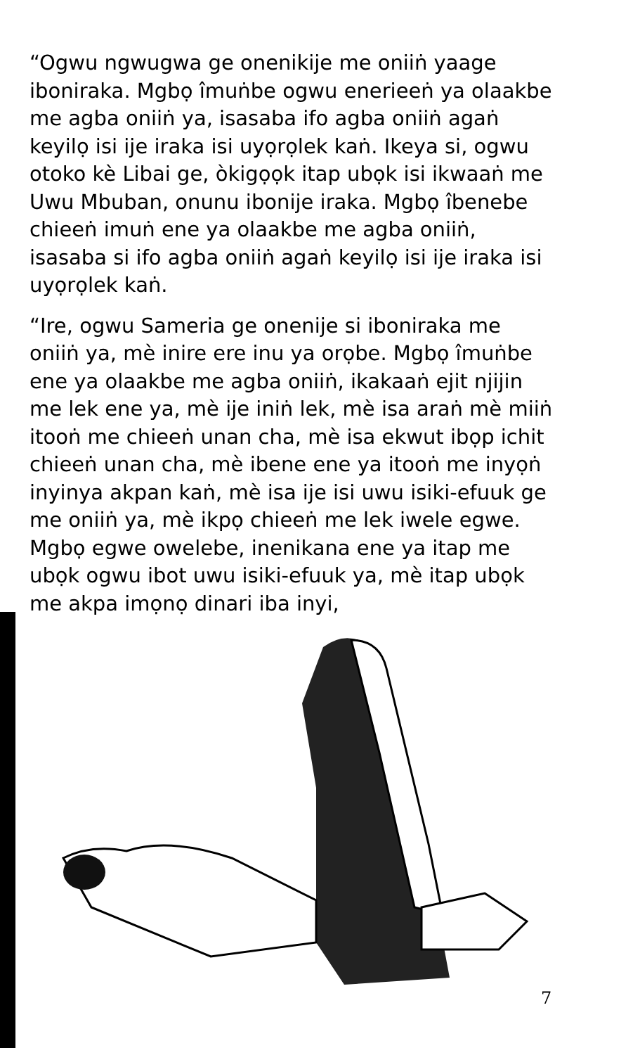“Ogwu ngwugwa ge onenikije me oniiṅ yaage iboniraka. Mgbọ îmuṅbe ogwu enerieeṅ ya olaakbe me agba oniiṅ ya, isasaba ifo agba oniiṅ agaṅ keyilọ isi ije iraka isi uyọrọlek kaṅ. Ikeya si, ogwu otoko kè Libai ge, òkigọọk itap ubọk isi ikwaaṅ me Uwu Mbuban, onunu ibonije iraka. Mgbọ îbenebe chieeṅ imuṅ ene ya olaakbe me agba oniiṅ, isasaba si ifo agba oniiṅ agaṅ keyilọ isi ije iraka isi uyọrọlek kaṅ.
“Ire, ogwu Sameria ge onenije si iboniraka me oniiṅ ya, mè inire ere inu ya orọbe. Mgbọ îmuṅbe ene ya olaakbe me agba oniiṅ, ikakaaṅ ejit njijin me lek ene ya, mè ije iniṅ lek, mè isa araṅ mè miiṅ itooṅ me chieeṅ unan cha, mè isa ekwut ibọp ichit chieeṅ unan cha, mè ibene ene ya itooṅ me inyọṅ inyinya akpan kaṅ, mè isa ije isi uwu isiki-efuuk ge me oniiṅ ya, mè ikpọ chieeṅ me lek iwele egwe. Mgbọ egwe owelebe, inenikana ene ya itap me ubọk ogwu ibot uwu isiki-efuuk ya, mè itap ubọk me akpa imọnọ dinari iba inyi,
7